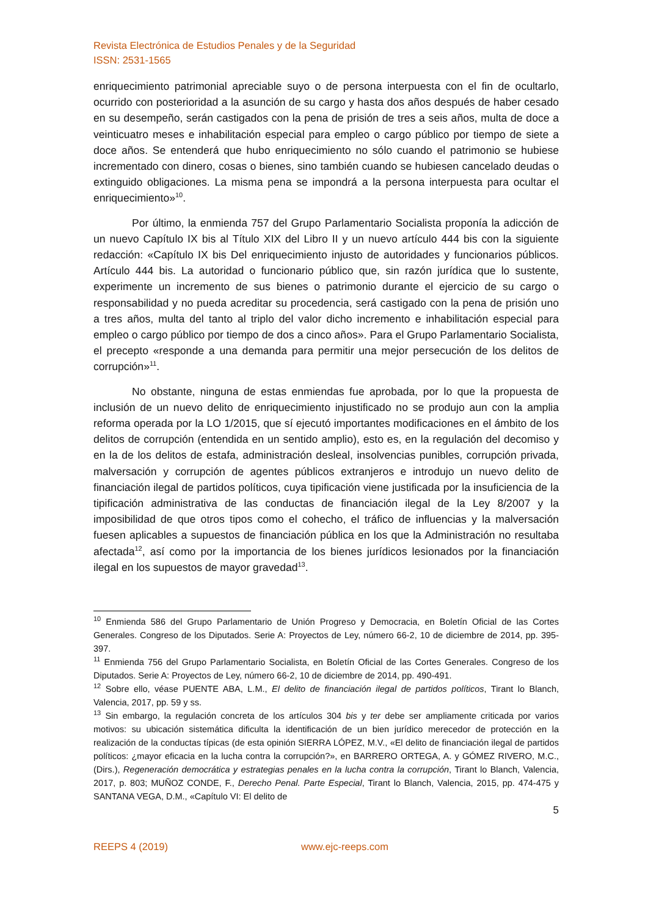Revista Electrónica de Estudios Penales y de la Seguridad
ISSN: 2531-1565
enriquecimiento patrimonial apreciable suyo o de persona interpuesta con el fin de ocultarlo, ocurrido con posterioridad a la asunción de su cargo y hasta dos años después de haber cesado en su desempeño, serán castigados con la pena de prisión de tres a seis años, multa de doce a veinticuatro meses e inhabilitación especial para empleo o cargo público por tiempo de siete a doce años. Se entenderá que hubo enriquecimiento no sólo cuando el patrimonio se hubiese incrementado con dinero, cosas o bienes, sino también cuando se hubiesen cancelado deudas o extinguido obligaciones. La misma pena se impondrá a la persona interpuesta para ocultar el enriquecimiento»<sup>10</sup>.
Por último, la enmienda 757 del Grupo Parlamentario Socialista proponía la adicción de un nuevo Capítulo IX bis al Título XIX del Libro II y un nuevo artículo 444 bis con la siguiente redacción: «Capítulo IX bis Del enriquecimiento injusto de autoridades y funcionarios públicos. Artículo 444 bis. La autoridad o funcionario público que, sin razón jurídica que lo sustente, experimente un incremento de sus bienes o patrimonio durante el ejercicio de su cargo o responsabilidad y no pueda acreditar su procedencia, será castigado con la pena de prisión uno a tres años, multa del tanto al triplo del valor dicho incremento e inhabilitación especial para empleo o cargo público por tiempo de dos a cinco años». Para el Grupo Parlamentario Socialista, el precepto «responde a una demanda para permitir una mejor persecución de los delitos de corrupción»<sup>11</sup>.
No obstante, ninguna de estas enmiendas fue aprobada, por lo que la propuesta de inclusión de un nuevo delito de enriquecimiento injustificado no se produjo aun con la amplia reforma operada por la LO 1/2015, que sí ejecutó importantes modificaciones en el ámbito de los delitos de corrupción (entendida en un sentido amplio), esto es, en la regulación del decomiso y en la de los delitos de estafa, administración desleal, insolvencias punibles, corrupción privada, malversación y corrupción de agentes públicos extranjeros e introdujo un nuevo delito de financiación ilegal de partidos políticos, cuya tipificación viene justificada por la insuficiencia de la tipificación administrativa de las conductas de financiación ilegal de la Ley 8/2007 y la imposibilidad de que otros tipos como el cohecho, el tráfico de influencias y la malversación fuesen aplicables a supuestos de financiación pública en los que la Administración no resultaba afectada<sup>12</sup>, así como por la importancia de los bienes jurídicos lesionados por la financiación ilegal en los supuestos de mayor gravedad<sup>13</sup>.
<sup>10</sup> Enmienda 586 del Grupo Parlamentario de Unión Progreso y Democracia, en Boletín Oficial de las Cortes Generales. Congreso de los Diputados. Serie A: Proyectos de Ley, número 66-2, 10 de diciembre de 2014, pp. 395-397.
<sup>11</sup> Enmienda 756 del Grupo Parlamentario Socialista, en Boletín Oficial de las Cortes Generales. Congreso de los Diputados. Serie A: Proyectos de Ley, número 66-2, 10 de diciembre de 2014, pp. 490-491.
<sup>12</sup> Sobre ello, véase PUENTE ABA, L.M., El delito de financiación ilegal de partidos políticos, Tirant lo Blanch, Valencia, 2017, pp. 59 y ss.
<sup>13</sup> Sin embargo, la regulación concreta de los artículos 304 bis y ter debe ser ampliamente criticada por varios motivos: su ubicación sistemática dificulta la identificación de un bien jurídico merecedor de protección en la realización de la conductas típicas (de esta opinión SIERRA LÓPEZ, M.V., «El delito de financiación ilegal de partidos políticos: ¿mayor eficacia en la lucha contra la corrupción?», en BARRERO ORTEGA, A. y GÓMEZ RIVERO, M.C., (Dirs.), Regeneración democrática y estrategias penales en la lucha contra la corrupción, Tirant lo Blanch, Valencia, 2017, p. 803; MUÑOZ CONDE, F., Derecho Penal. Parte Especial, Tirant lo Blanch, Valencia, 2015, pp. 474-475 y SANTANA VEGA, D.M., «Capítulo VI: El delito de
5
REEPS 4 (2019) www.ejc-reeps.com